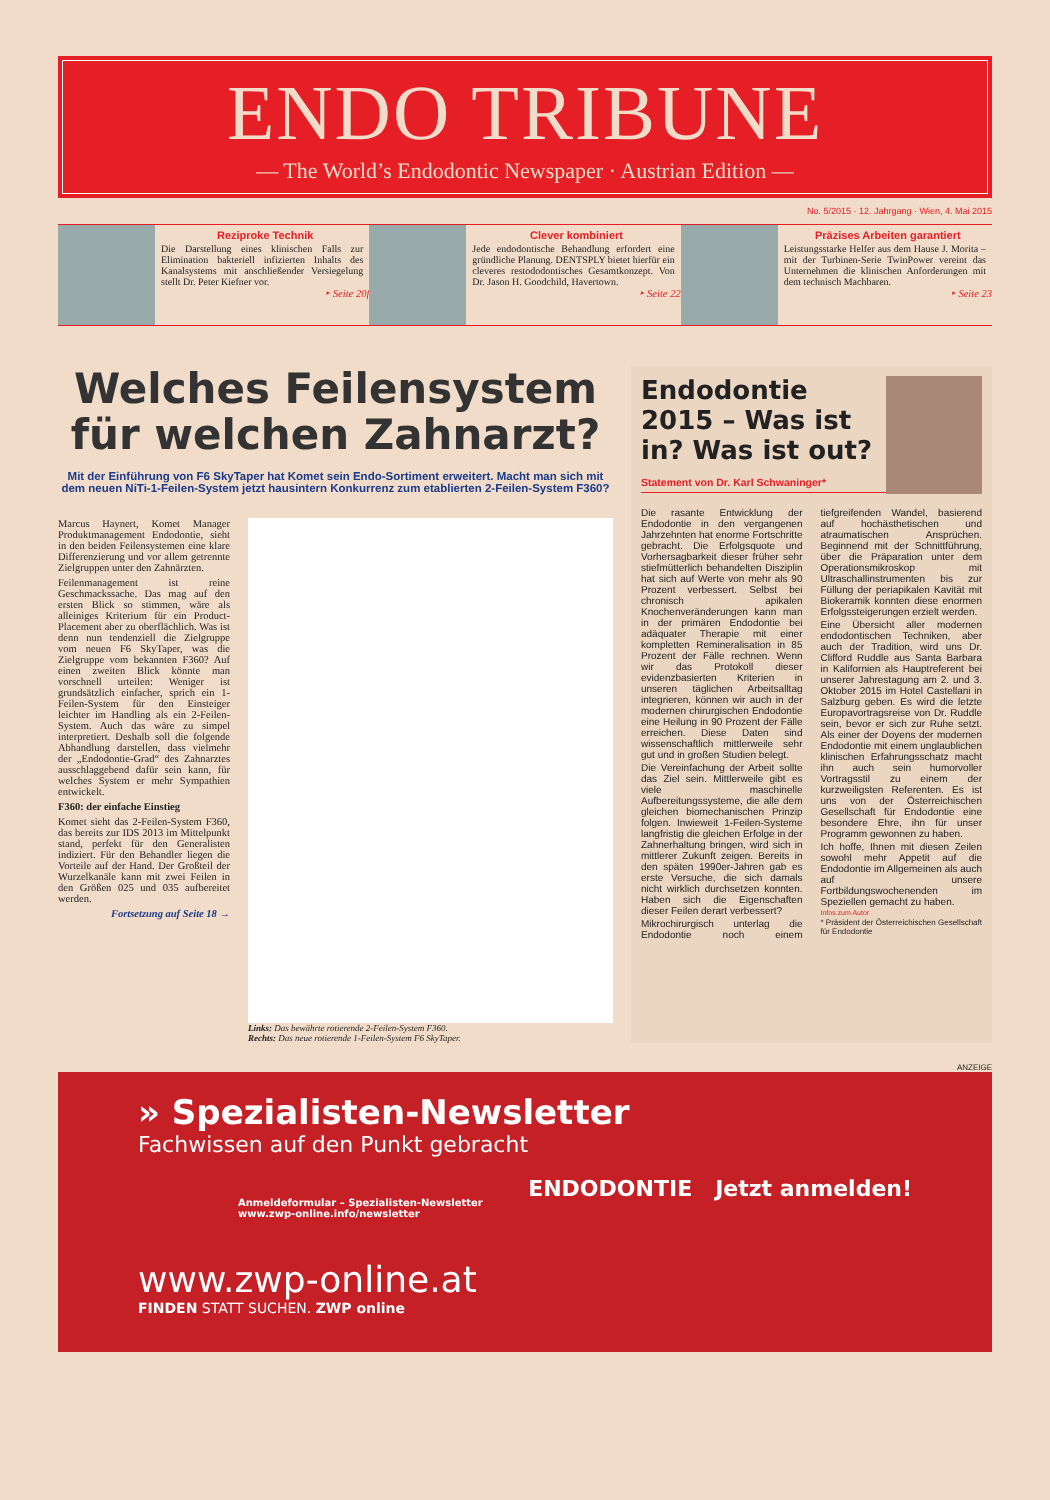ENDO TRIBUNE
— The World’s Endodontic Newspaper · Austrian Edition —
No. 5/2015 · 12. Jahrgang · Wien, 4. Mai 2015
Reziproke Technik
Die Darstellung eines klinischen Falls zur Elimination bakteriell infizierten Inhalts des Kanalsystems mit anschließender Versiegelung stellt Dr. Peter Kiefner vor.
‣ Seite 20f
Clever kombiniert
Jede endodontische Behandlung erfordert eine gründliche Planung. DENTSPLY bietet hierfür ein cleveres restododontisches Gesamtkonzept. Von Dr. Jason H. Goodchild, Havertown.
‣ Seite 22
Präzises Arbeiten garantiert
Leistungsstarke Helfer aus dem Hause J. Morita – mit der Turbinen-Serie TwinPower vereint das Unternehmen die klinischen Anforderungen mit dem technisch Machbaren.
‣ Seite 23
Welches Feilensystem für welchen Zahnarzt?
Mit der Einführung von F6 SkyTaper hat Komet sein Endo-Sortiment erweitert. Macht man sich mit dem neuen NiTi-1-Feilen-System jetzt hausintern Konkurrenz zum etablierten 2-Feilen-System F360?
Marcus Haynert, Komet Manager Produktmanagement Endodontie, sieht in den beiden Feilensystemen eine klare Differenzierung und vor allem getrennte Zielgruppen unter den Zahnärzten.
Feilenmanagement ist reine Geschmackssache. Das mag auf den ersten Blick so stimmen, wäre als alleiniges Kriterium für ein Product-Placement aber zu oberflächlich. Was ist denn nun tendenziell die Zielgruppe vom neuen F6 SkyTaper, was die Zielgruppe vom bekannten F360? Auf einen zweiten Blick könnte man vorschnell urteilen: Weniger ist grundsätzlich einfacher, sprich ein 1-Feilen-System für den Einsteiger leichter im Handling als ein 2-Feilen-System. Auch das wäre zu simpel interpretiert. Deshalb soll die folgende Abhandlung darstellen, dass vielmehr der „Endodontie-Grad“ des Zahnarztes ausschlaggebend dafür sein kann, für welches System er mehr Sympathien entwickelt.
F360: der einfache Einstieg
Komet sieht das 2-Feilen-System F360, das bereits zur IDS 2013 im Mittelpunkt stand, perfekt für den Generalisten indiziert. Für den Behandler liegen die Vorteile auf der Hand. Der Großteil der Wurzelkanäle kann mit zwei Feilen in den Größen 025 und 035 aufbereitet werden.
Fortsetzung auf Seite 18 →
Links: Das bewährte rotierende 2-Feilen-System F360.
Rechts: Das neue rotierende 1-Feilen-System F6 SkyTaper.
Endodontie 2015 – Was ist in? Was ist out?
Statement von Dr. Karl Schwaninger*
Die rasante Entwicklung der Endodontie in den vergangenen Jahrzehnten hat enorme Fortschritte gebracht. Die Erfolgsquote und Vorhersagbarkeit dieser früher sehr stiefmütterlich behandelten Disziplin hat sich auf Werte von mehr als 90 Prozent verbessert. Selbst bei chronisch apikalen Knochenveränderungen kann man in der primären Endodontie bei adäquater Therapie mit einer kompletten Remineralisation in 85 Prozent der Fälle rechnen. Wenn wir das Protokoll dieser evidenzbasierten Kriterien in unseren täglichen Arbeitsalltag integrieren, können wir auch in der modernen chirurgischen Endodontie eine Heilung in 90 Prozent der Fälle erreichen. Diese Daten sind wissenschaftlich mittlerweile sehr gut und in großen Studien belegt.
Die Vereinfachung der Arbeit sollte das Ziel sein. Mittlerweile gibt es viele maschinelle Aufbereitungssysteme, die alle dem gleichen biomechanischen Prinzip folgen. Inwieweit 1-Feilen-Systeme langfristig die gleichen Erfolge in der Zahnerhaltung bringen, wird sich in mittlerer Zukunft zeigen. Bereits in den späten 1990er-Jahren gab es erste Versuche, die sich damals nicht wirklich durchsetzen konnten. Haben sich die Eigenschaften dieser Feilen derart verbessert?
Mikrochirurgisch unterlag die Endodontie noch einem tiefgreifenden Wandel, basierend auf hochästhetischen und atraumatischen Ansprüchen. Beginnend mit der Schnittführung, über die Präparation unter dem Operationsmikroskop mit Ultraschallinstrumenten bis zur Füllung der periapikalen Kavität mit Biokeramik konnten diese enormen Erfolgssteigerungen erzielt werden.
Eine Übersicht aller modernen endodontischen Techniken, aber auch der Tradition, wird uns Dr. Clifford Ruddle aus Santa Barbara in Kalifornien als Hauptreferent bei unserer Jahrestagung am 2. und 3. Oktober 2015 im Hotel Castellani in Salzburg geben. Es wird die letzte Europavortragsreise von Dr. Ruddle sein, bevor er sich zur Ruhe setzt. Als einer der Doyens der modernen Endodontie mit einem unglaublichen klinischen Erfahrungsschatz macht ihn auch sein humorvoller Vortragsstil zu einem der kurzweiligsten Referenten. Es ist uns von der Österreichischen Gesellschaft für Endodontie eine besondere Ehre, ihn für unser Programm gewonnen zu haben.
Ich hoffe, Ihnen mit diesen Zeilen sowohl mehr Appetit auf die Endodontie im Allgemeinen als auch auf unsere Fortbildungswochenenden im Speziellen gemacht zu haben.
Infos zum Autor
* Präsident der Österreichischen Gesellschaft für Endodontie
ANZEIGE
» Spezialisten-Newsletter
Fachwissen auf den Punkt gebracht
Anmeldeformular – Spezialisten-Newsletter
www.zwp-online.info/newsletter
www.zwp-online.at
FINDEN STATT SUCHEN. ZWP online
ENDODONTIE Jetzt anmelden!